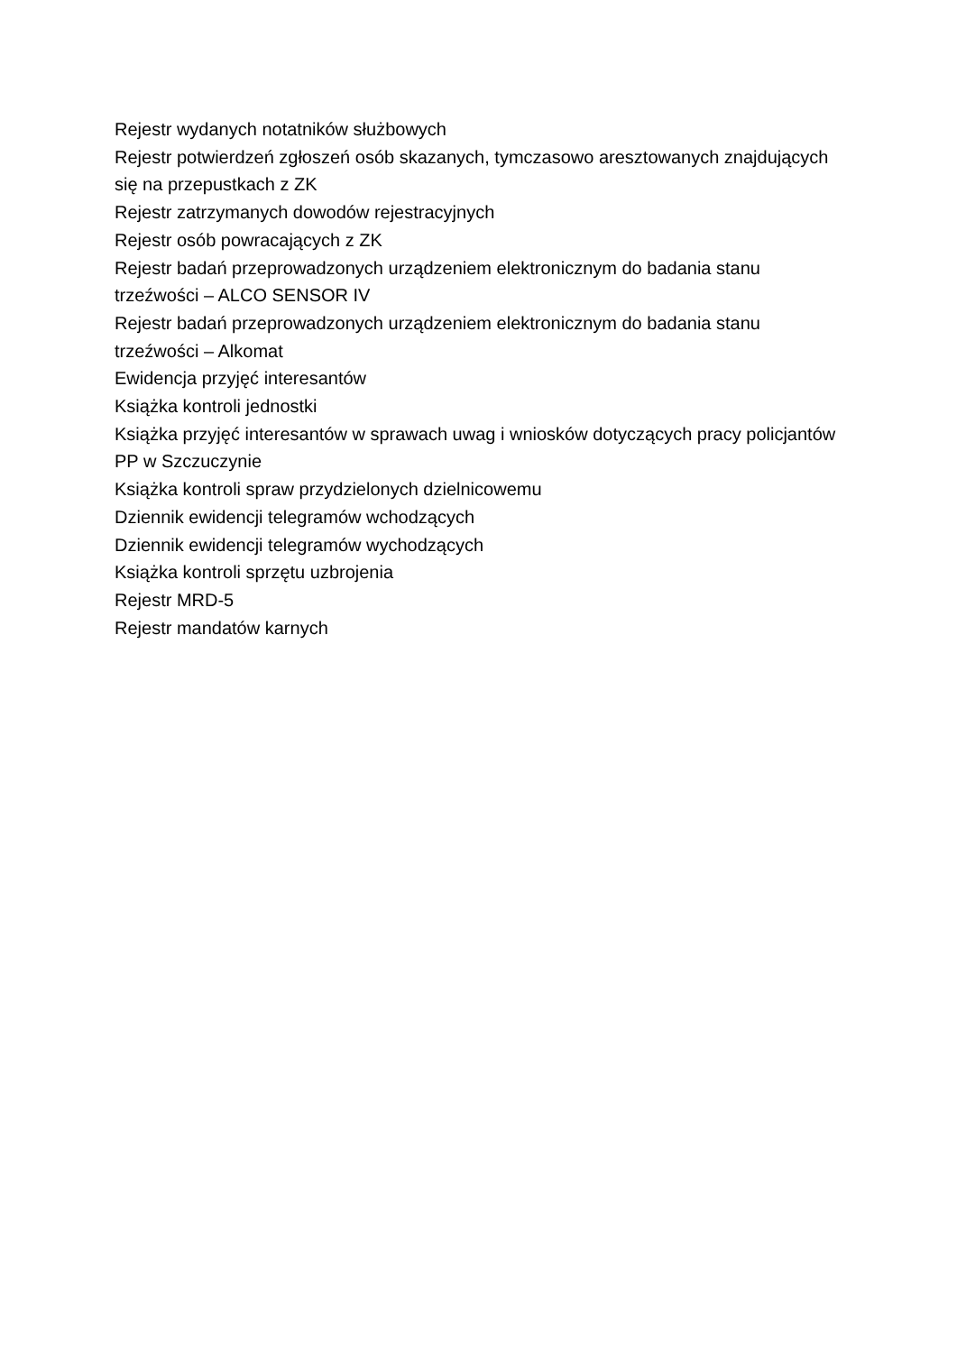Rejestr wydanych notatników służbowych
Rejestr potwierdzeń zgłoszeń osób skazanych, tymczasowo aresztowanych znajdujących się na przepustkach z ZK
Rejestr zatrzymanych dowodów rejestracyjnych
Rejestr osób powracających z ZK
Rejestr badań przeprowadzonych urządzeniem elektronicznym do badania stanu trzeźwości – ALCO SENSOR IV
Rejestr badań przeprowadzonych urządzeniem elektronicznym do badania stanu trzeźwości – Alkomat
Ewidencja przyjęć interesantów
Książka kontroli jednostki
Książka przyjęć interesantów w sprawach uwag i wniosków dotyczących pracy policjantów PP w Szczuczynie
Książka kontroli spraw przydzielonych dzielnicowemu
Dziennik ewidencji telegramów wchodzących
Dziennik ewidencji telegramów wychodzących
Książka kontroli sprzętu uzbrojenia
Rejestr MRD-5
Rejestr mandatów karnych